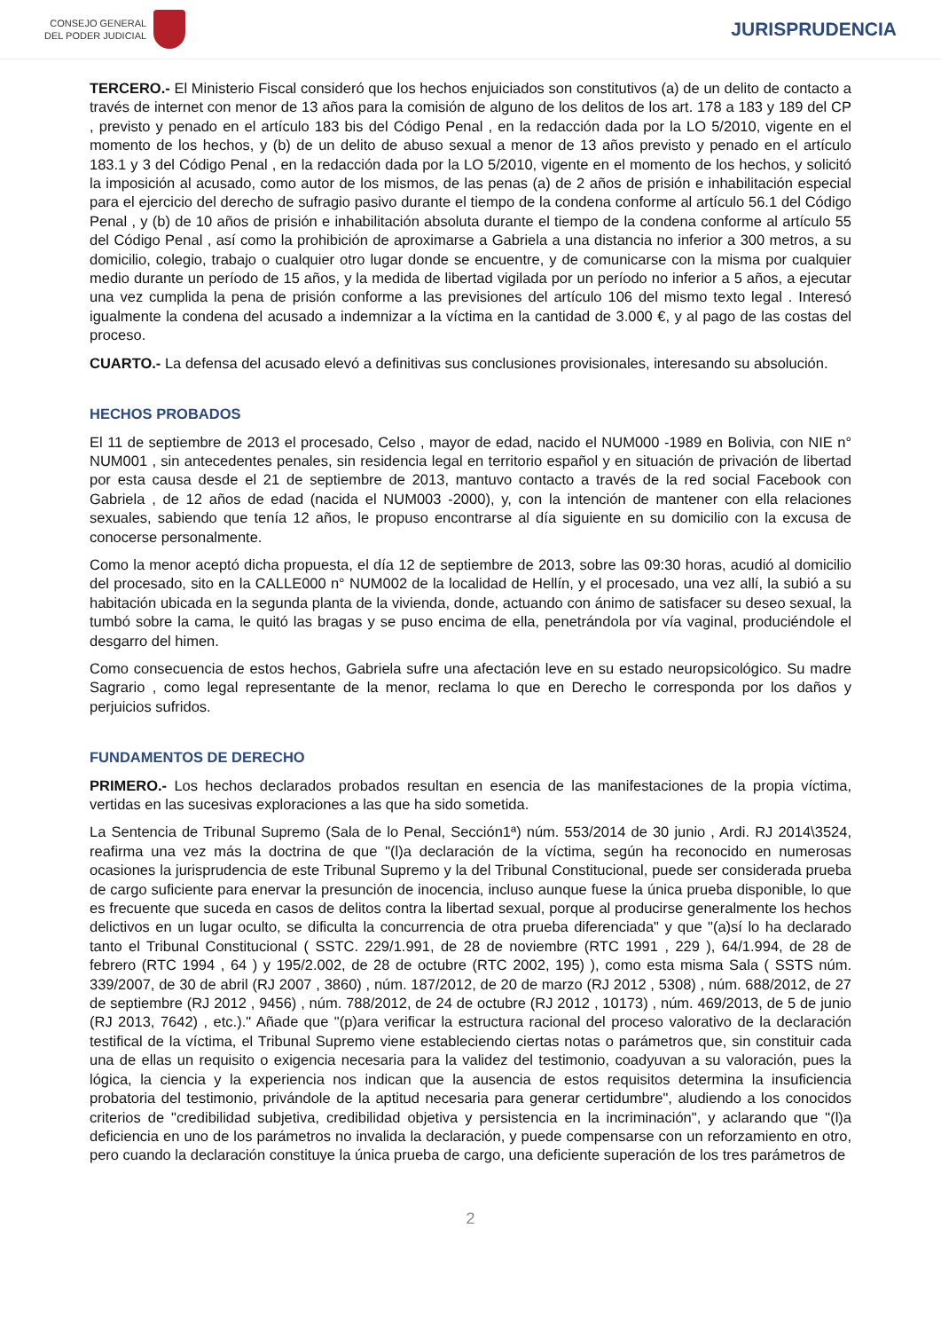CONSEJO GENERAL
DEL PODER JUDICIAL
JURISPRUDENCIA
TERCERO.- El Ministerio Fiscal consideró que los hechos enjuiciados son constitutivos (a) de un delito de contacto a través de internet con menor de 13 años para la comisión de alguno de los delitos de los art. 178 a 183 y 189 del CP , previsto y penado en el artículo 183 bis del Código Penal , en la redacción dada por la LO 5/2010, vigente en el momento de los hechos, y (b) de un delito de abuso sexual a menor de 13 años previsto y penado en el artículo 183.1 y 3 del Código Penal , en la redacción dada por la LO 5/2010, vigente en el momento de los hechos, y solicitó la imposición al acusado, como autor de los mismos, de las penas (a) de 2 años de prisión e inhabilitación especial para el ejercicio del derecho de sufragio pasivo durante el tiempo de la condena conforme al artículo 56.1 del Código Penal , y (b) de 10 años de prisión e inhabilitación absoluta durante el tiempo de la condena conforme al artículo 55 del Código Penal , así como la prohibición de aproximarse a Gabriela a una distancia no inferior a 300 metros, a su domicilio, colegio, trabajo o cualquier otro lugar donde se encuentre, y de comunicarse con la misma por cualquier medio durante un período de 15 años, y la medida de libertad vigilada por un período no inferior a 5 años, a ejecutar una vez cumplida la pena de prisión conforme a las previsiones del artículo 106 del mismo texto legal . Interesó igualmente la condena del acusado a indemnizar a la víctima en la cantidad de 3.000 €, y al pago de las costas del proceso.
CUARTO.- La defensa del acusado elevó a definitivas sus conclusiones provisionales, interesando su absolución.
HECHOS PROBADOS
El 11 de septiembre de 2013 el procesado, Celso , mayor de edad, nacido el NUM000 -1989 en Bolivia, con NIE n° NUM001 , sin antecedentes penales, sin residencia legal en territorio español y en situación de privación de libertad por esta causa desde el 21 de septiembre de 2013, mantuvo contacto a través de la red social Facebook con Gabriela , de 12 años de edad (nacida el NUM003 -2000), y, con la intención de mantener con ella relaciones sexuales, sabiendo que tenía 12 años, le propuso encontrarse al día siguiente en su domicilio con la excusa de conocerse personalmente.
Como la menor aceptó dicha propuesta, el día 12 de septiembre de 2013, sobre las 09:30 horas, acudió al domicilio del procesado, sito en la CALLE000 n° NUM002 de la localidad de Hellín, y el procesado, una vez allí, la subió a su habitación ubicada en la segunda planta de la vivienda, donde, actuando con ánimo de satisfacer su deseo sexual, la tumbó sobre la cama, le quitó las bragas y se puso encima de ella, penetrándola por vía vaginal, produciéndole el desgarro del himen.
Como consecuencia de estos hechos, Gabriela sufre una afectación leve en su estado neuropsicológico. Su madre Sagrario , como legal representante de la menor, reclama lo que en Derecho le corresponda por los daños y perjuicios sufridos.
FUNDAMENTOS DE DERECHO
PRIMERO.- Los hechos declarados probados resultan en esencia de las manifestaciones de la propia víctima, vertidas en las sucesivas exploraciones a las que ha sido sometida.
La Sentencia de Tribunal Supremo (Sala de lo Penal, Sección1ª) núm. 553/2014 de 30 junio , Ardi. RJ 2014\3524, reafirma una vez más la doctrina de que "(l)a declaración de la víctima, según ha reconocido en numerosas ocasiones la jurisprudencia de este Tribunal Supremo y la del Tribunal Constitucional, puede ser considerada prueba de cargo suficiente para enervar la presunción de inocencia, incluso aunque fuese la única prueba disponible, lo que es frecuente que suceda en casos de delitos contra la libertad sexual, porque al producirse generalmente los hechos delictivos en un lugar oculto, se dificulta la concurrencia de otra prueba diferenciada" y que "(a)sí lo ha declarado tanto el Tribunal Constitucional ( SSTC. 229/1.991, de 28 de noviembre (RTC 1991 , 229 ), 64/1.994, de 28 de febrero (RTC 1994 , 64 ) y 195/2.002, de 28 de octubre (RTC 2002, 195) ), como esta misma Sala ( SSTS núm. 339/2007, de 30 de abril (RJ 2007 , 3860) , núm. 187/2012, de 20 de marzo (RJ 2012 , 5308) , núm. 688/2012, de 27 de septiembre (RJ 2012 , 9456) , núm. 788/2012, de 24 de octubre (RJ 2012 , 10173) , núm. 469/2013, de 5 de junio (RJ 2013, 7642) , etc.)." Añade que "(p)ara verificar la estructura racional del proceso valorativo de la declaración testifical de la víctima, el Tribunal Supremo viene estableciendo ciertas notas o parámetros que, sin constituir cada una de ellas un requisito o exigencia necesaria para la validez del testimonio, coadyuvan a su valoración, pues la lógica, la ciencia y la experiencia nos indican que la ausencia de estos requisitos determina la insuficiencia probatoria del testimonio, privándole de la aptitud necesaria para generar certidumbre", aludiendo a los conocidos criterios de "credibilidad subjetiva, credibilidad objetiva y persistencia en la incriminación", y aclarando que "(l)a deficiencia en uno de los parámetros no invalida la declaración, y puede compensarse con un reforzamiento en otro, pero cuando la declaración constituye la única prueba de cargo, una deficiente superación de los tres parámetros de
2